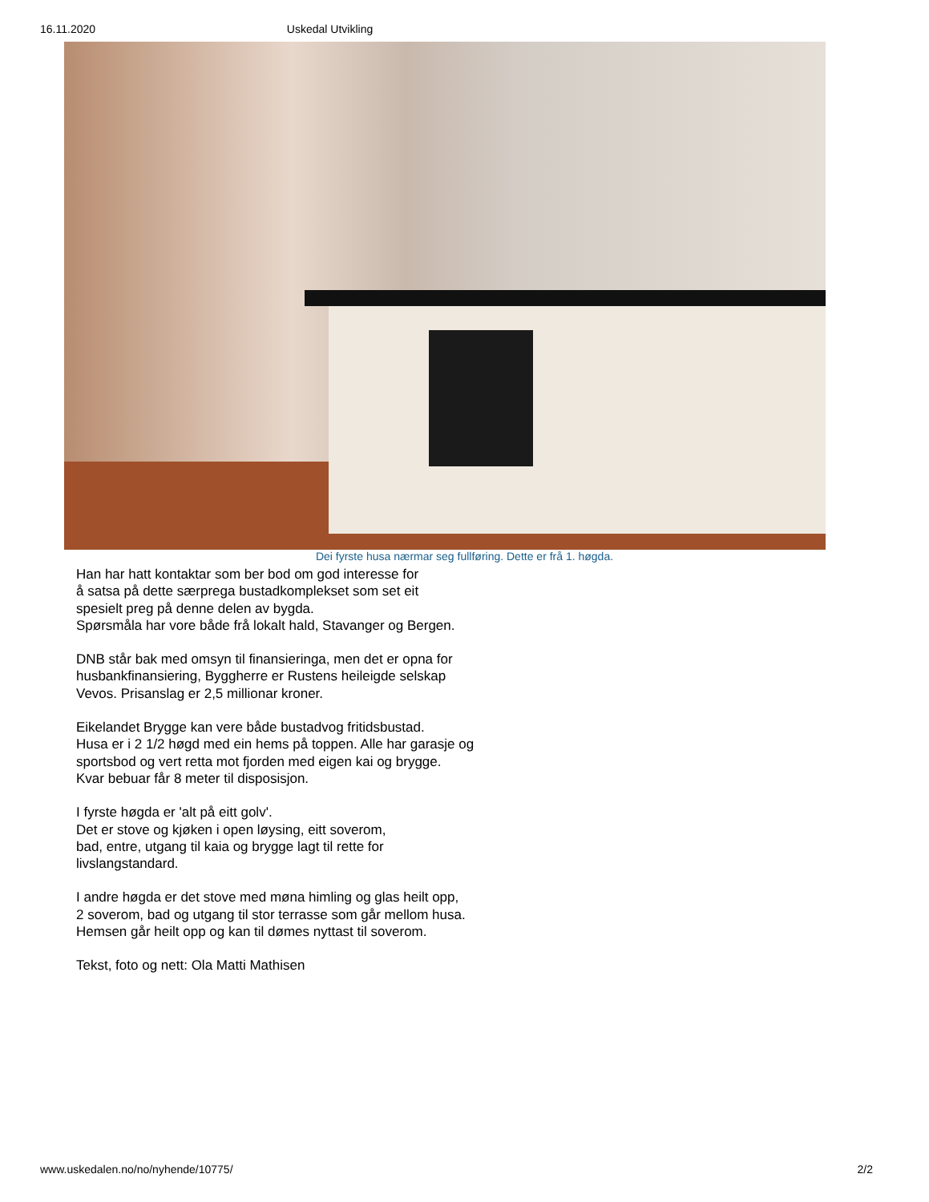16.11.2020 Uskedal Utvikling
Dei fyrste husa nærmar seg fullføring. Dette er frå 1. høgda.
Han har hatt kontaktar som ber bod om god interesse for
å satsa på dette særprega bustadkomplekset som set eit
spesielt preg på denne delen av bygda.
Spørsmåla har vore både frå lokalt hald, Stavanger og Bergen.
DNB står bak med omsyn til finansieringa, men det er opna for
husbankfinansiering, Byggherre er Rustens heileigde selskap
Vevos. Prisanslag er 2,5 millionar kroner.
Eikelandet Brygge kan vere både bustadvog fritidsbustad.
Husa er i 2 1/2 høgd med ein hems på toppen. Alle har garasje og
sportsbod og vert retta mot fjorden med eigen kai og brygge.
Kvar bebuar får 8 meter til disposisjon.
I fyrste høgda er 'alt på eitt golv'.
Det er stove og kjøken i open løysing, eitt soverom,
bad, entre, utgang til kaia og brygge lagt til rette for
livslangstandard.
I andre høgda er det stove med møna himling og glas heilt opp,
2 soverom, bad og utgang til stor terrasse som går mellom husa.
Hemsen går heilt opp og kan til dømes nyttast til soverom.
Tekst, foto og nett: Ola Matti Mathisen
www.uskedalen.no/no/nyhende/10775/ 2/2